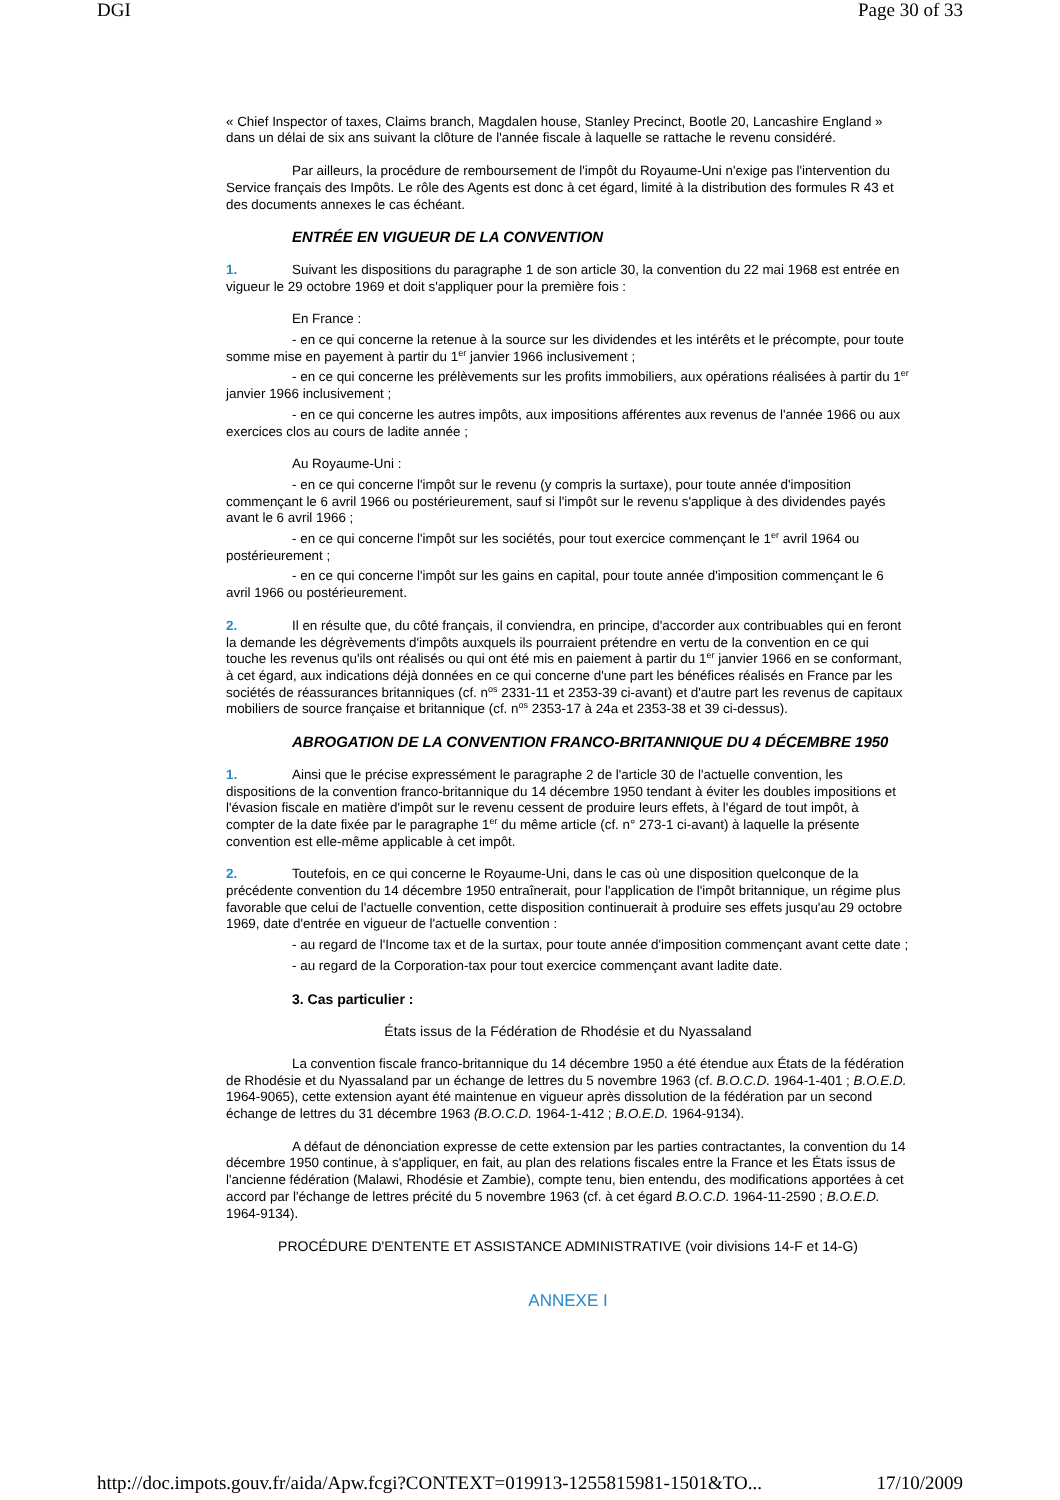DGI Page 30 of 33
« Chief Inspector of taxes, Claims branch, Magdalen house, Stanley Precinct, Bootle 20, Lancashire England » dans un délai de six ans suivant la clôture de l'année fiscale à laquelle se rattache le revenu considéré.
Par ailleurs, la procédure de remboursement de l'impôt du Royaume-Uni n'exige pas l'intervention du Service français des Impôts. Le rôle des Agents est donc à cet égard, limité à la distribution des formules R 43 et des documents annexes le cas échéant.
ENTRÉE EN VIGUEUR DE LA CONVENTION
1. Suivant les dispositions du paragraphe 1 de son article 30, la convention du 22 mai 1968 est entrée en vigueur le 29 octobre 1969 et doit s'appliquer pour la première fois :
En France :
- en ce qui concerne la retenue à la source sur les dividendes et les intérêts et le précompte, pour toute somme mise en payement à partir du 1<sup>er</sup> janvier 1966 inclusivement ;
- en ce qui concerne les prélèvements sur les profits immobiliers, aux opérations réalisées à partir du 1<sup>er</sup> janvier 1966 inclusivement ;
- en ce qui concerne les autres impôts, aux impositions afférentes aux revenus de l'année 1966 ou aux exercices clos au cours de ladite année ;
Au Royaume-Uni :
- en ce qui concerne l'impôt sur le revenu (y compris la surtaxe), pour toute année d'imposition commençant le 6 avril 1966 ou postérieurement, sauf si l'impôt sur le revenu s'applique à des dividendes payés avant le 6 avril 1966 ;
- en ce qui concerne l'impôt sur les sociétés, pour tout exercice commençant le 1<sup>er</sup> avril 1964 ou postérieurement ;
- en ce qui concerne l'impôt sur les gains en capital, pour toute année d'imposition commençant le 6 avril 1966 ou postérieurement.
2. Il en résulte que, du côté français, il conviendra, en principe, d'accorder aux contribuables qui en feront la demande les dégrèvements d'impôts auxquels ils pourraient prétendre en vertu de la convention en ce qui touche les revenus qu'ils ont réalisés ou qui ont été mis en paiement à partir du 1<sup>er</sup> janvier 1966 en se conformant, à cet égard, aux indications déjà données en ce qui concerne d'une part les bénéfices réalisés en France par les sociétés de réassurances britanniques (cf. n<sup>os</sup> 2331-11 et 2353-39 ci-avant) et d'autre part les revenus de capitaux mobiliers de source française et britannique (cf. n<sup>os</sup> 2353-17 à 24a et 2353-38 et 39 ci-dessus).
ABROGATION DE LA CONVENTION FRANCO-BRITANNIQUE DU 4 DÉCEMBRE 1950
1. Ainsi que le précise expressément le paragraphe 2 de l'article 30 de l'actuelle convention, les dispositions de la convention franco-britannique du 14 décembre 1950 tendant à éviter les doubles impositions et l'évasion fiscale en matière d'impôt sur le revenu cessent de produire leurs effets, à l'égard de tout impôt, à compter de la date fixée par le paragraphe 1<sup>er</sup> du même article (cf. n° 273-1 ci-avant) à laquelle la présente convention est elle-même applicable à cet impôt.
2. Toutefois, en ce qui concerne le Royaume-Uni, dans le cas où une disposition quelconque de la précédente convention du 14 décembre 1950 entraînerait, pour l'application de l'impôt britannique, un régime plus favorable que celui de l'actuelle convention, cette disposition continuerait à produire ses effets jusqu'au 29 octobre 1969, date d'entrée en vigueur de l'actuelle convention :
- au regard de l'Income tax et de la surtax, pour toute année d'imposition commençant avant cette date ;
- au regard de la Corporation-tax pour tout exercice commençant avant ladite date.
3. Cas particulier :
États issus de la Fédération de Rhodésie et du Nyassaland
La convention fiscale franco-britannique du 14 décembre 1950 a été étendue aux États de la fédération de Rhodésie et du Nyassaland par un échange de lettres du 5 novembre 1963 (cf. B.O.C.D. 1964-1-401 ; B.O.E.D. 1964-9065), cette extension ayant été maintenue en vigueur après dissolution de la fédération par un second échange de lettres du 31 décembre 1963 (B.O.C.D. 1964-1-412 ; B.O.E.D. 1964-9134).
A défaut de dénonciation expresse de cette extension par les parties contractantes, la convention du 14 décembre 1950 continue, à s'appliquer, en fait, au plan des relations fiscales entre la France et les États issus de l'ancienne fédération (Malawi, Rhodésie et Zambie), compte tenu, bien entendu, des modifications apportées à cet accord par l'échange de lettres précité du 5 novembre 1963 (cf. à cet égard B.O.C.D. 1964-11-2590 ; B.O.E.D. 1964-9134).
PROCÉDURE D'ENTENTE ET ASSISTANCE ADMINISTRATIVE (voir divisions 14-F et 14-G)
ANNEXE I
http://doc.impots.gouv.fr/aida/Apw.fcgi?CONTEXT=019913-1255815981-1501&TO... 17/10/2009